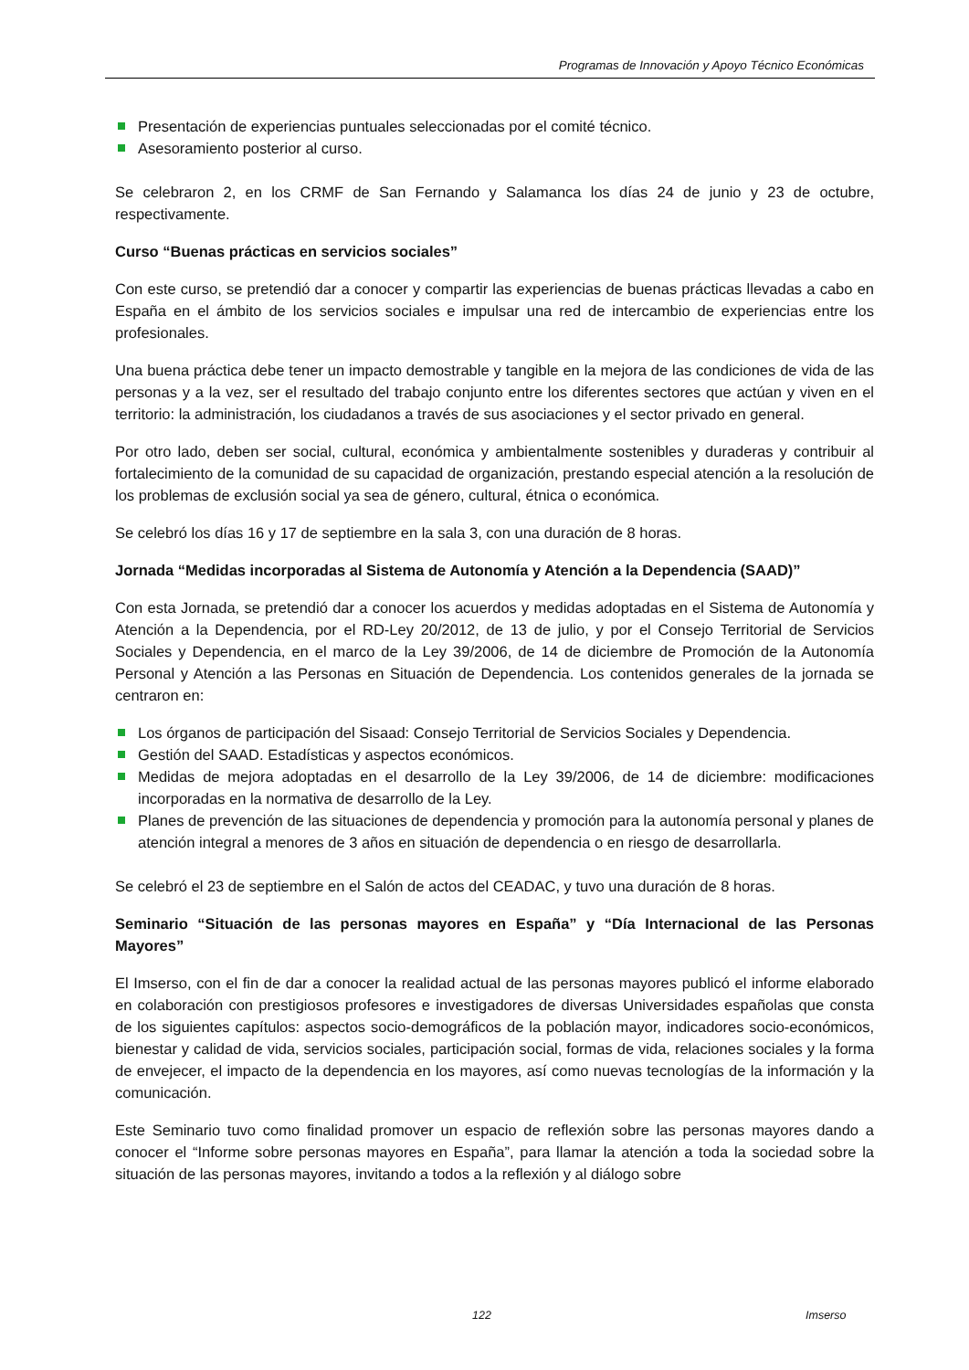Programas de Innovación y Apoyo Técnico Económicas
Presentación de experiencias puntuales seleccionadas por el comité técnico.
Asesoramiento posterior al curso.
Se celebraron 2, en los CRMF de San Fernando y Salamanca los días 24 de junio y 23 de octubre, respectivamente.
Curso “Buenas prácticas en servicios sociales”
Con este curso, se pretendió dar a conocer y compartir las experiencias de buenas prácticas llevadas a cabo en España en el ámbito de los servicios sociales e impulsar una red de intercambio de experiencias entre los profesionales.
Una buena práctica debe tener un impacto demostrable y tangible en la mejora de las condiciones de vida de las personas y a la vez, ser el resultado del trabajo conjunto entre los diferentes sectores que actúan y viven en el territorio: la administración, los ciudadanos a través de sus asociaciones y el sector privado en general.
Por otro lado, deben ser social, cultural, económica y ambientalmente sostenibles y duraderas y contribuir al fortalecimiento de la comunidad de su capacidad de organización, prestando especial atención a la resolución de los problemas de exclusión social ya sea de género, cultural, étnica o económica.
Se celebró los días 16 y 17 de septiembre en la sala 3, con una duración de 8 horas.
Jornada “Medidas incorporadas al Sistema de Autonomía y Atención a la Dependencia (SAAD)”
Con esta Jornada, se pretendió dar a conocer los acuerdos y medidas adoptadas en el Sistema de Autonomía y Atención a la Dependencia, por el RD-Ley 20/2012, de 13 de julio, y por el Consejo Territorial de Servicios Sociales y Dependencia, en el marco de la Ley 39/2006, de 14 de diciembre de Promoción de la Autonomía Personal y Atención a las Personas en Situación de Dependencia. Los contenidos generales de la jornada se centraron en:
Los órganos de participación del Sisaad: Consejo Territorial de Servicios Sociales y Dependencia.
Gestión del SAAD. Estadísticas y aspectos económicos.
Medidas de mejora adoptadas en el desarrollo de la Ley 39/2006, de 14 de diciembre: modificaciones incorporadas en la normativa de desarrollo de la Ley.
Planes de prevención de las situaciones de dependencia y promoción para la autonomía personal y planes de atención integral a menores de 3 años en situación de dependencia o en riesgo de desarrollarla.
Se celebró el 23 de septiembre en el Salón de actos del CEADAC, y tuvo una duración de 8 horas.
Seminario “Situación de las personas mayores en España” y “Día Internacional de las Personas Mayores”
El Imserso, con el fin de dar a conocer la realidad actual de las personas mayores publicó el informe elaborado en colaboración con prestigiosos profesores e investigadores de diversas Universidades españolas que consta de los siguientes capítulos: aspectos socio-demográficos de la población mayor, indicadores socio-económicos, bienestar y calidad de vida, servicios sociales, participación social, formas de vida, relaciones sociales y la forma de envejecer, el impacto de la dependencia en los mayores, así como nuevas tecnologías de la información y la comunicación.
Este Seminario tuvo como finalidad promover un espacio de reflexión sobre las personas mayores dando a conocer el “Informe sobre personas mayores en España”, para llamar la atención a toda la sociedad sobre la situación de las personas mayores, invitando a todos a la reflexión y al diálogo sobre
122 Imserso